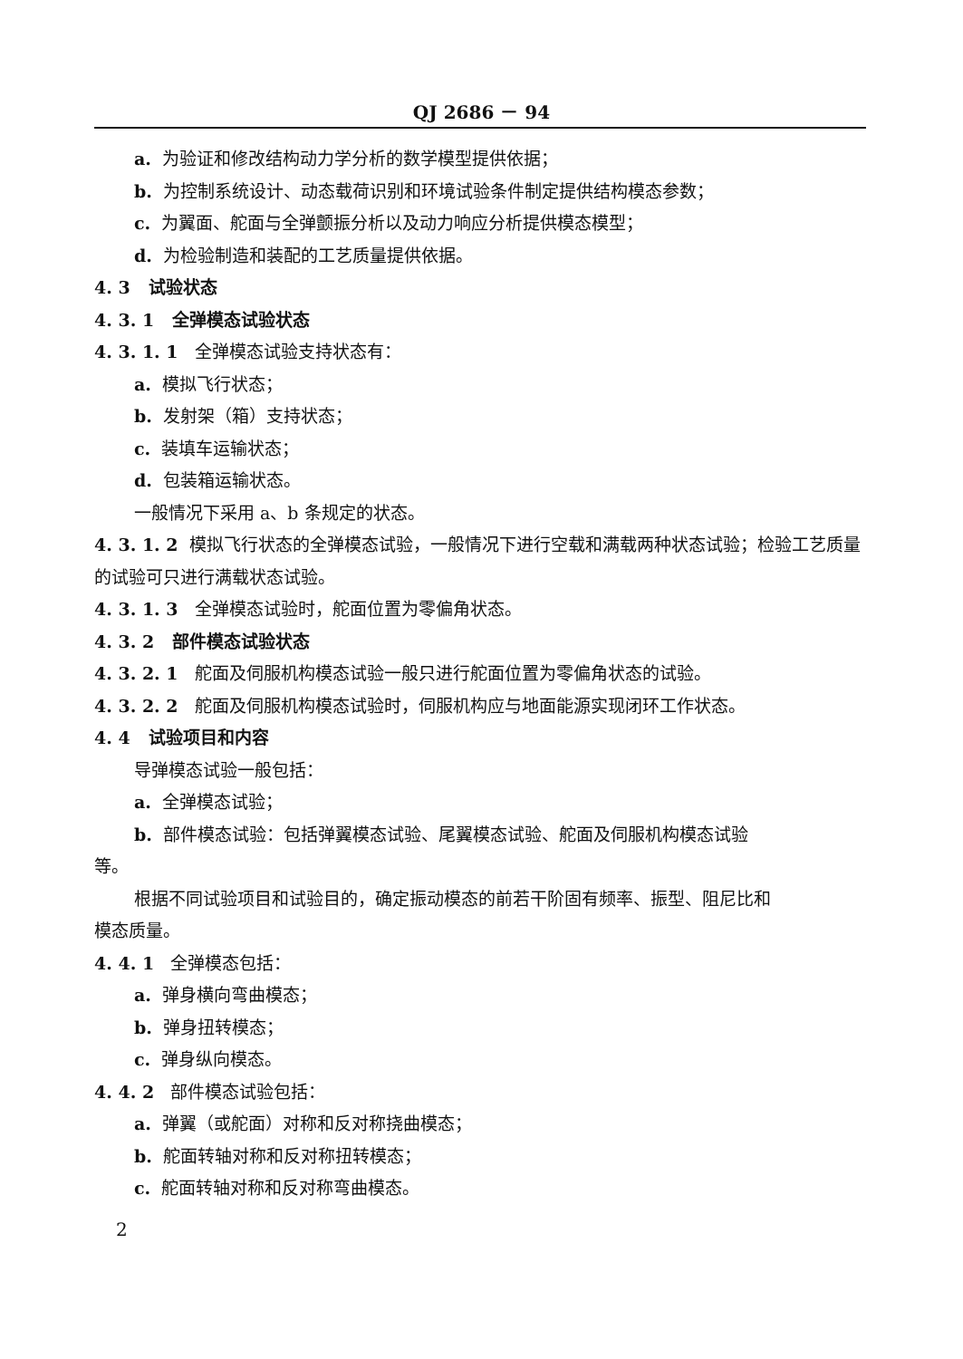QJ 2686 － 94
a. 为验证和修改结构动力学分析的数学模型提供依据；
b. 为控制系统设计、动态载荷识别和环境试验条件制定提供结构模态参数；
c. 为翼面、舵面与全弹颤振分析以及动力响应分析提供模态模型；
d. 为检验制造和装配的工艺质量提供依据。
4. 3 试验状态
4. 3. 1 全弹模态试验状态
4. 3. 1. 1 全弹模态试验支持状态有：
a. 模拟飞行状态；
b. 发射架（箱）支持状态；
c. 装填车运输状态；
d. 包装箱运输状态。
一般情况下采用 a、b 条规定的状态。
4. 3. 1. 2 模拟飞行状态的全弹模态试验，一般情况下进行空载和满载两种状态试验；检验工艺质量的试验可只进行满载状态试验。
4. 3. 1. 3 全弹模态试验时，舵面位置为零偏角状态。
4. 3. 2 部件模态试验状态
4. 3. 2. 1 舵面及伺服机构模态试验一般只进行舵面位置为零偏角状态的试验。
4. 3. 2. 2 舵面及伺服机构模态试验时，伺服机构应与地面能源实现闭环工作状态。
4. 4 试验项目和内容
导弹模态试验一般包括：
a. 全弹模态试验；
b. 部件模态试验：包括弹翼模态试验、尾翼模态试验、舵面及伺服机构模态试验
等。
根据不同试验项目和试验目的，确定振动模态的前若干阶固有频率、振型、阻尼比和
模态质量。
4. 4. 1 全弹模态包括：
a. 弹身横向弯曲模态；
b. 弹身扭转模态；
c. 弹身纵向模态。
4. 4. 2 部件模态试验包括：
a. 弹翼（或舵面）对称和反对称挠曲模态；
b. 舵面转轴对称和反对称扭转模态；
c. 舵面转轴对称和反对称弯曲模态。
2